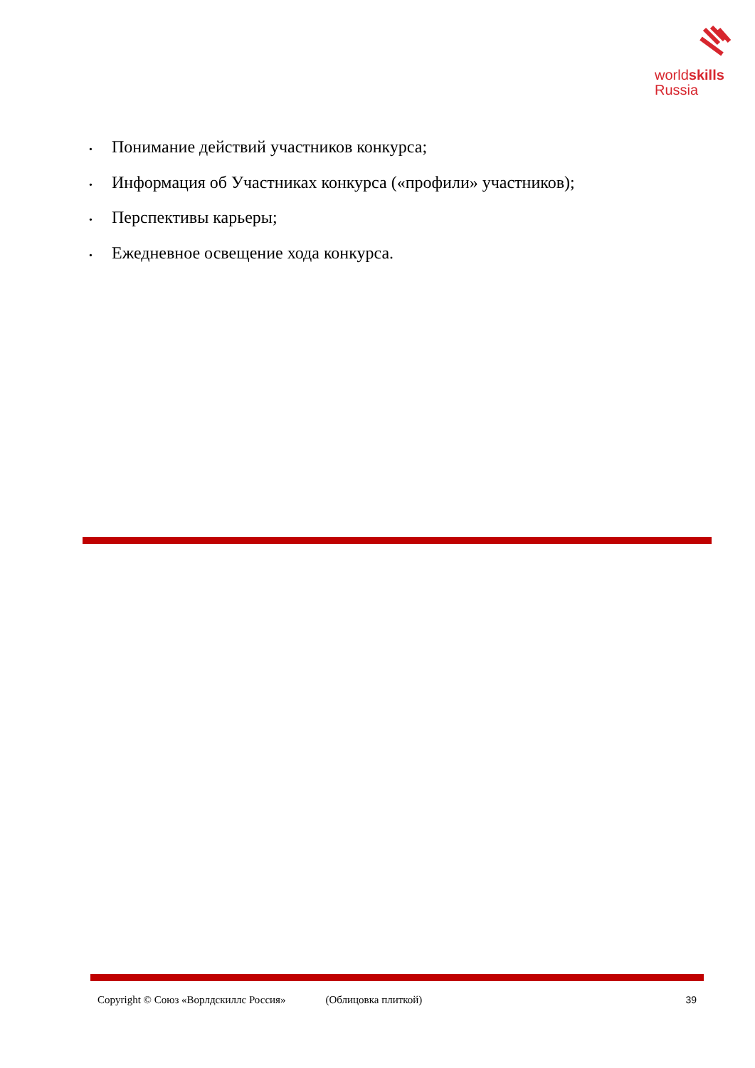worldskills
Russia
• Понимание действий участников конкурса;
• Информация об Участниках конкурса («профили» участников);
• Перспективы карьеры;
• Ежедневное освещение хода конкурса.
Copyright © Союз «Ворлдскиллс Россия» (Облицовка плиткой) 39